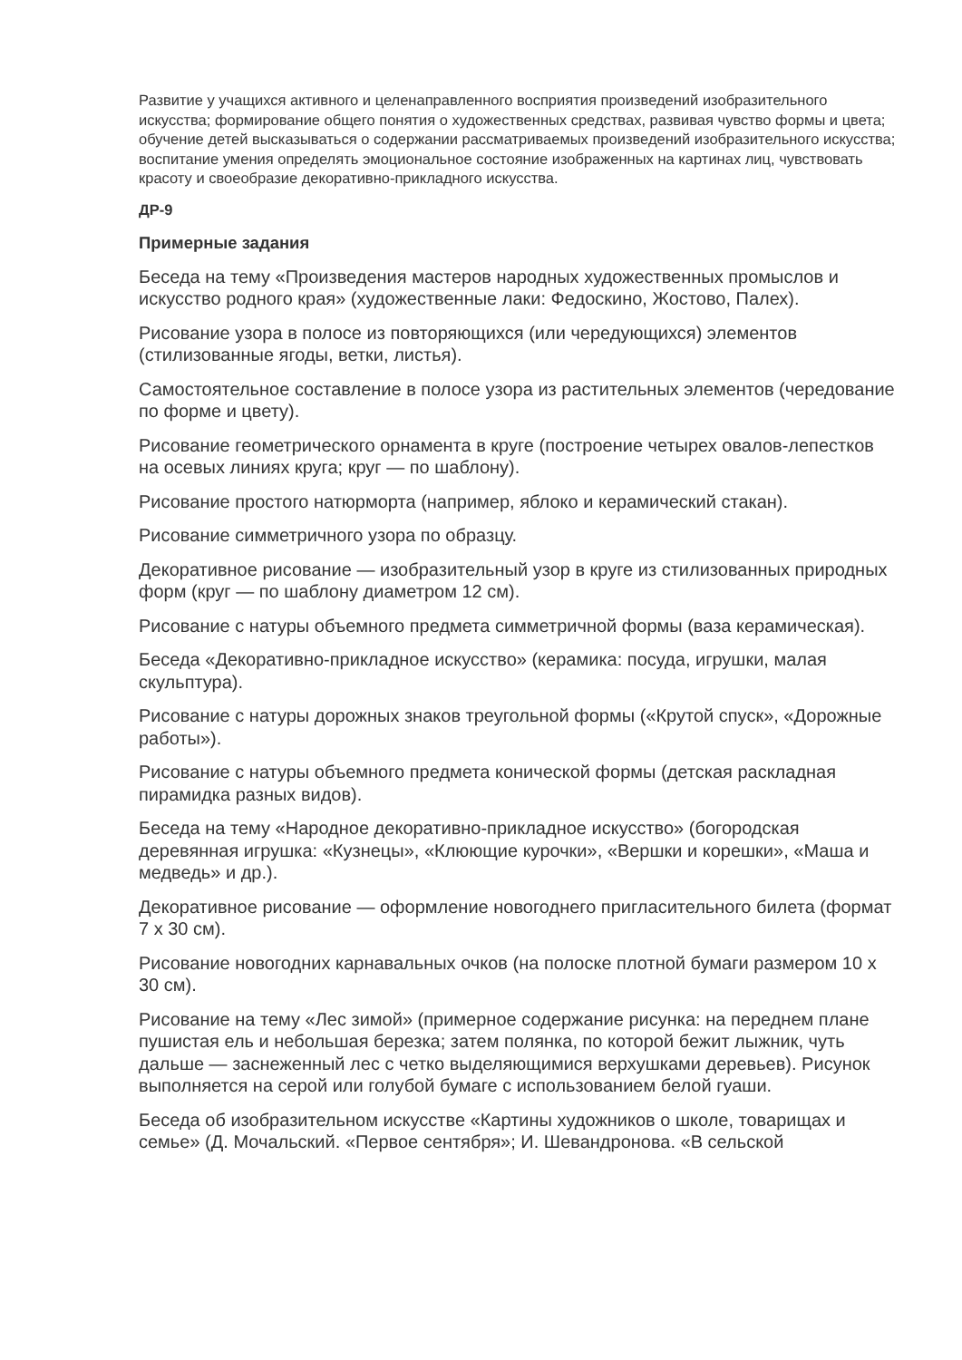Развитие у учащихся активного и целенаправленного восприятия произведений изобразительного искусства; формирование общего понятия о художественных средствах, развивая чувство формы и цвета; обучение детей высказываться о содержании рассматриваемых произведений изобразительного искусства; воспитание умения определять эмоциональное состояние изображенных на картинах лиц, чувствовать красоту и своеобразие декоративно-прикладного искусства.
ДР-9
Примерные задания
Беседа на тему «Произведения мастеров народных художественных промыслов и искусство родного края» (художественные лаки: Федоскино, Жостово, Палех).
Рисование узора в полосе из повторяющихся (или чередующихся) элементов (стилизованные ягоды, ветки, листья).
Самостоятельное составление в полосе узора из растительных элементов (чередование по форме и цвету).
Рисование геометрического орнамента в круге (построение четырех овалов-лепестков на осевых линиях круга; круг — по шаблону).
Рисование простого натюрморта (например, яблоко и керамический стакан).
Рисование симметричного узора по образцу.
Декоративное рисование — изобразительный узор в круге из стилизованных природных форм (круг — по шаблону диаметром 12 см).
Рисование с натуры объемного предмета симметричной формы (ваза керамическая).
Беседа «Декоративно-прикладное искусство» (керамика: посуда, игрушки, малая скульптура).
Рисование с натуры дорожных знаков треугольной формы («Крутой спуск», «Дорожные работы»).
Рисование с натуры объемного предмета конической формы (детская раскладная пирамидка разных видов).
Беседа на тему «Народное декоративно-прикладное искусство» (богородская деревянная игрушка: «Кузнецы», «Клюющие курочки», «Вершки и корешки», «Маша и медведь» и др.).
Декоративное рисование — оформление новогоднего пригласительного билета (формат 7 х 30 см).
Рисование новогодних карнавальных очков (на полоске плотной бумаги размером 10 х 30 см).
Рисование на тему «Лес зимой» (примерное содержание рисунка: на переднем плане пушистая ель и небольшая березка; затем полянка, по которой бежит лыжник, чуть дальше — заснеженный лес с четко выделяющимися верхушками деревьев). Рисунок выполняется на серой или голубой бумаге с использованием белой гуаши.
Беседа об изобразительном искусстве «Картины художников о школе, товарищах и семье» (Д. Мочальский. «Первое сентября»; И. Шевандронова. «В сельской